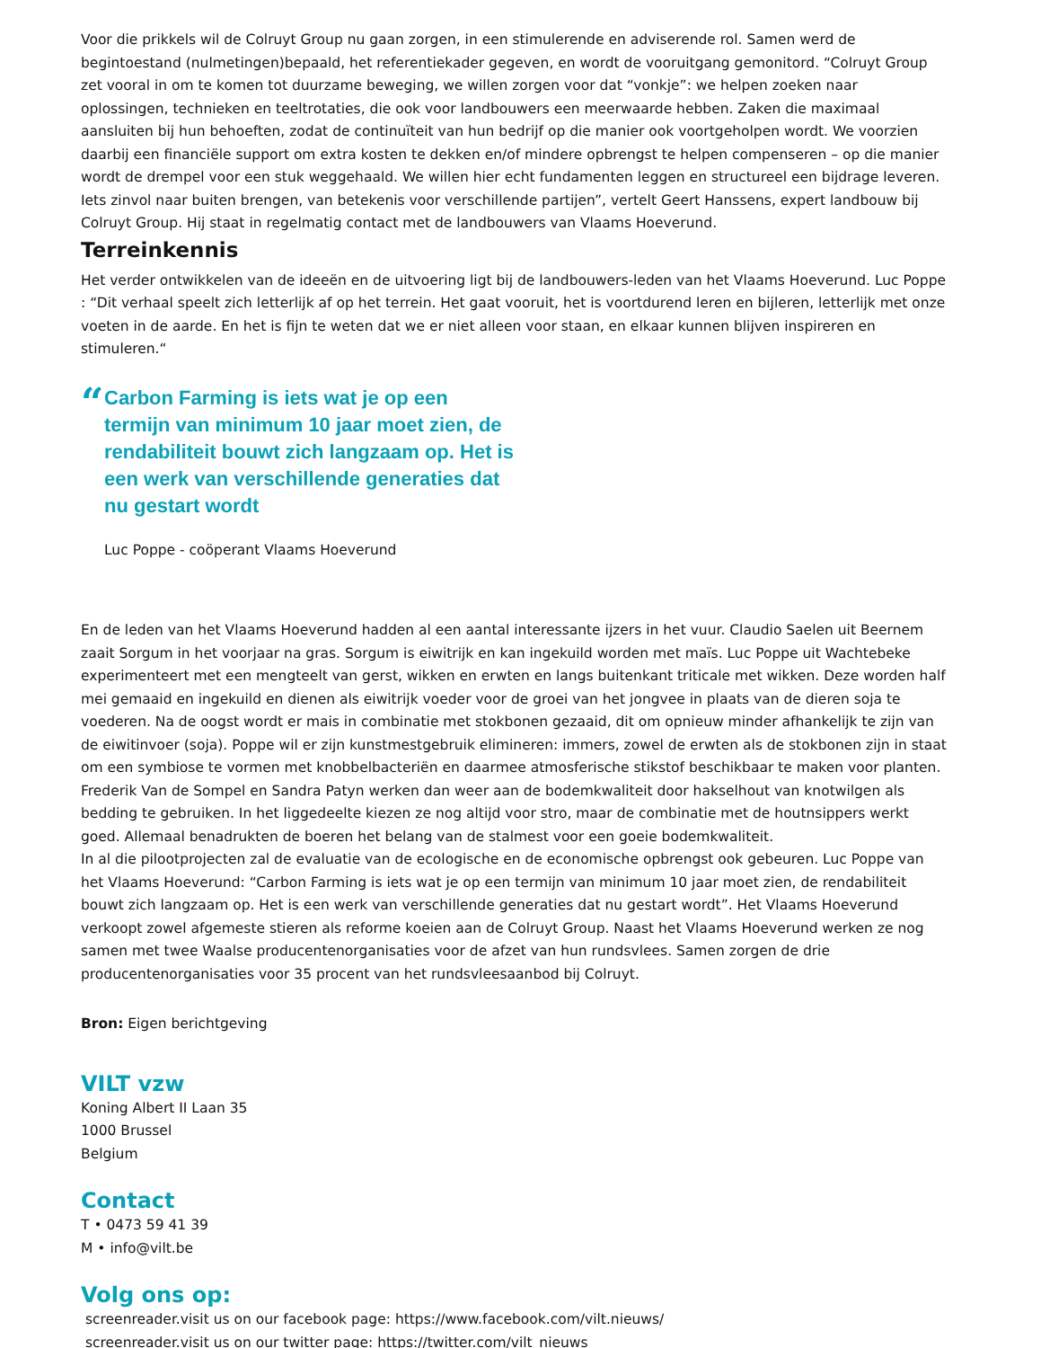Voor die prikkels wil de Colruyt Group nu gaan zorgen, in een stimulerende en adviserende rol. Samen werd de begintoestand (nulmetingen)bepaald, het referentiekader gegeven, en wordt de vooruitgang gemonitord. “Colruyt Group zet vooral in om te komen tot duurzame beweging, we willen zorgen voor dat “vonkje”: we helpen zoeken naar oplossingen, technieken en teeltrotaties, die ook voor landbouwers een meerwaarde hebben. Zaken die maximaal aansluiten bij hun behoeften, zodat de continuïteit van hun bedrijf op die manier ook voortgeholpen wordt. We voorzien daarbij een financiële support om extra kosten te dekken en/of mindere opbrengst te helpen compenseren – op die manier wordt de drempel voor een stuk weggehaald. We willen hier echt fundamenten leggen en structureel een bijdrage leveren. Iets zinvol naar buiten brengen, van betekenis voor verschillende partijen”, vertelt Geert Hanssens, expert landbouw bij Colruyt Group. Hij staat in regelmatig contact met de landbouwers van Vlaams Hoeverund.
Terreinkennis
Het verder ontwikkelen van de ideeën en de uitvoering ligt bij de landbouwers-leden van het Vlaams Hoeverund. Luc Poppe : “Dit verhaal speelt zich letterlijk af op het terrein. Het gaat vooruit, het is voortdurend leren en bijleren, letterlijk met onze voeten in de aarde. En het is fijn te weten dat we er niet alleen voor staan, en elkaar kunnen blijven inspireren en stimuleren.“
“
Carbon Farming is iets wat je op een termijn van minimum 10 jaar moet zien, de rendabiliteit bouwt zich langzaam op. Het is een werk van verschillende generaties dat nu gestart wordt
Luc Poppe - coöperant Vlaams Hoeverund
En de leden van het Vlaams Hoeverund hadden al een aantal interessante ijzers in het vuur. Claudio Saelen uit Beernem zaait Sorgum in het voorjaar na gras. Sorgum is eiwitrijk en kan ingekuild worden met maïs. Luc Poppe uit Wachtebeke experimenteert met een mengteelt van gerst, wikken en erwten en langs buitenkant triticale met wikken. Deze worden half mei gemaaid en ingekuild en dienen als eiwitrijk voeder voor de groei van het jongvee in plaats van de dieren soja te voederen. Na de oogst wordt er mais in combinatie met stokbonen gezaaid, dit om opnieuw minder afhankelijk te zijn van de eiwitinvoer (soja). Poppe wil er zijn kunstmestgebruik elimineren: immers, zowel de erwten als de stokbonen zijn in staat om een symbiose te vormen met knobbelbacteriën en daarmee atmosferische stikstof beschikbaar te maken voor planten. Frederik Van de Sompel en Sandra Patyn werken dan weer aan de bodemkwaliteit door hakselhout van knotwilgen als bedding te gebruiken. In het liggedeelte kiezen ze nog altijd voor stro, maar de combinatie met de houtnsippers werkt goed. Allemaal benadrukten de boeren het belang van de stalmest voor een goeie bodemkwaliteit.
In al die pilootprojecten zal de evaluatie van de ecologische en de economische opbrengst ook gebeuren. Luc Poppe van het Vlaams Hoeverund: “Carbon Farming is iets wat je op een termijn van minimum 10 jaar moet zien, de rendabiliteit bouwt zich langzaam op. Het is een werk van verschillende generaties dat nu gestart wordt”. Het Vlaams Hoeverund verkoopt zowel afgemeste stieren als reforme koeien aan de Colruyt Group. Naast het Vlaams Hoeverund werken ze nog samen met twee Waalse producentenorganisaties voor de afzet van hun rundsvlees. Samen zorgen de drie producentenorganisaties voor 35 procent van het rundsvleesaanbod bij Colruyt.
Bron: Eigen berichtgeving
VILT vzw
Koning Albert II Laan 35
1000 Brussel
Belgium
Contact
T • 0473 59 41 39
M • info@vilt.be
Volg ons op:
screenreader.visit us on our facebook page: https://www.facebook.com/vilt.nieuws/
screenreader.visit us on our twitter page: https://twitter.com/vilt_nieuws